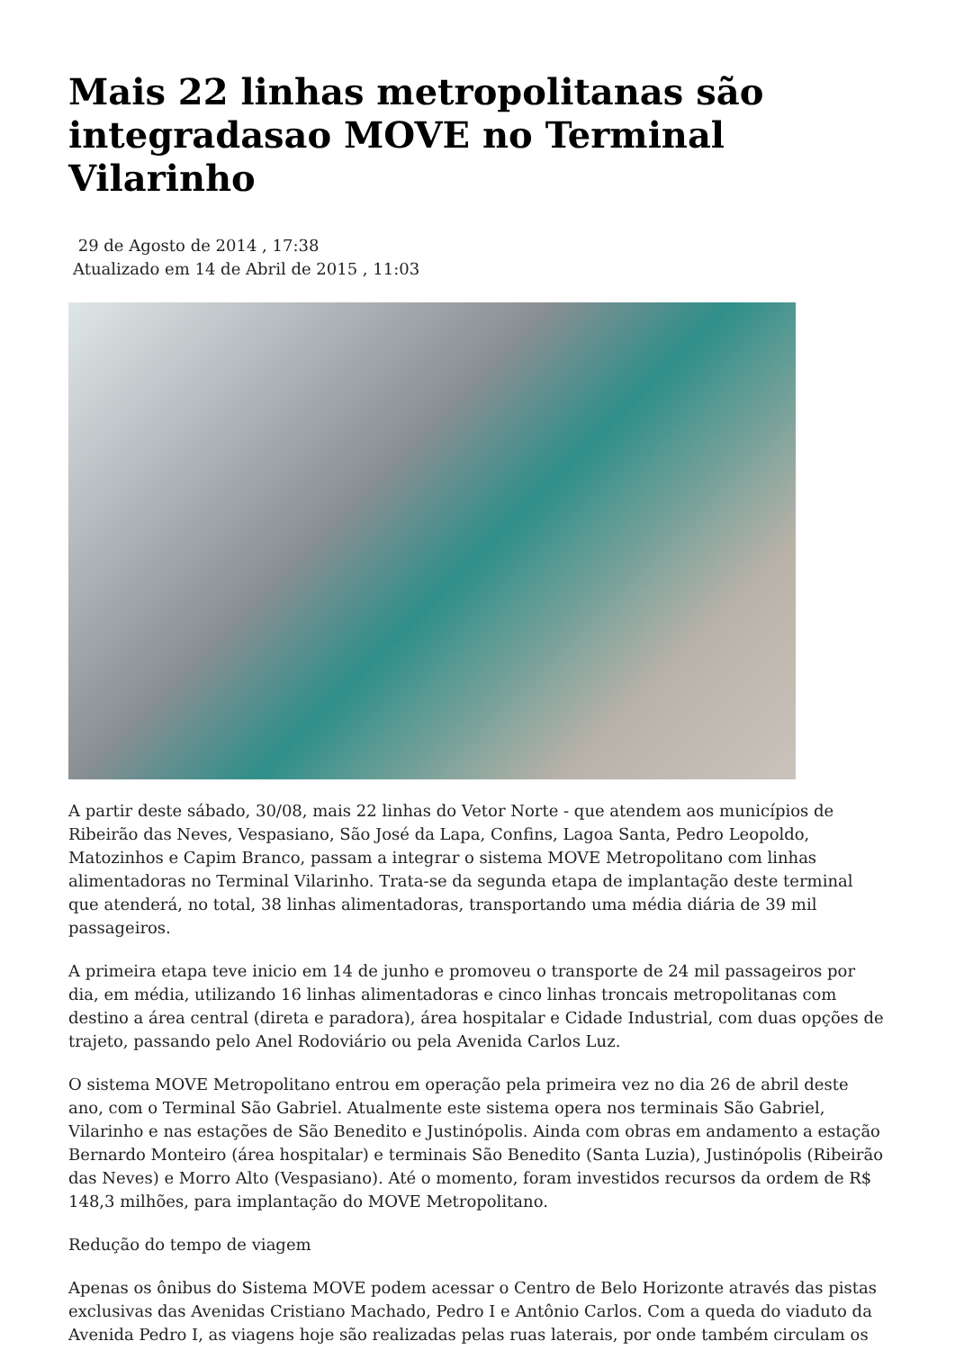Mais 22 linhas metropolitanas são integradasao MOVE no Terminal Vilarinho
29 de Agosto de 2014 , 17:38
Atualizado em 14 de Abril de 2015 , 11:03
A partir deste sábado, 30/08, mais 22 linhas do Vetor Norte - que atendem aos municípios de Ribeirão das Neves, Vespasiano, São José da Lapa, Confins, Lagoa Santa, Pedro Leopoldo, Matozinhos e Capim Branco, passam a integrar o sistema MOVE Metropolitano com linhas alimentadoras no Terminal Vilarinho. Trata-se da segunda etapa de implantação deste terminal que atenderá, no total, 38 linhas alimentadoras, transportando uma média diária de 39 mil passageiros.
A primeira etapa teve inicio em 14 de junho e promoveu o transporte de 24 mil passageiros por dia, em média, utilizando 16 linhas alimentadoras e cinco linhas troncais metropolitanas com destino a área central (direta e paradora), área hospitalar e Cidade Industrial, com duas opções de trajeto, passando pelo Anel Rodoviário ou pela Avenida Carlos Luz.
O sistema MOVE Metropolitano entrou em operação pela primeira vez no dia 26 de abril deste ano, com o Terminal São Gabriel. Atualmente este sistema opera nos terminais São Gabriel, Vilarinho e nas estações de São Benedito e Justinópolis. Ainda com obras em andamento a estação Bernardo Monteiro (área hospitalar) e terminais São Benedito (Santa Luzia), Justinópolis (Ribeirão das Neves) e Morro Alto (Vespasiano). Até o momento, foram investidos recursos da ordem de R$ 148,3 milhões, para implantação do MOVE Metropolitano.
Redução do tempo de viagem
Apenas os ônibus do Sistema MOVE podem acessar o Centro de Belo Horizonte através das pistas exclusivas das Avenidas Cristiano Machado, Pedro I e Antônio Carlos. Com a queda do viaduto da Avenida Pedro I, as viagens hoje são realizadas pelas ruas laterais, por onde também circulam os